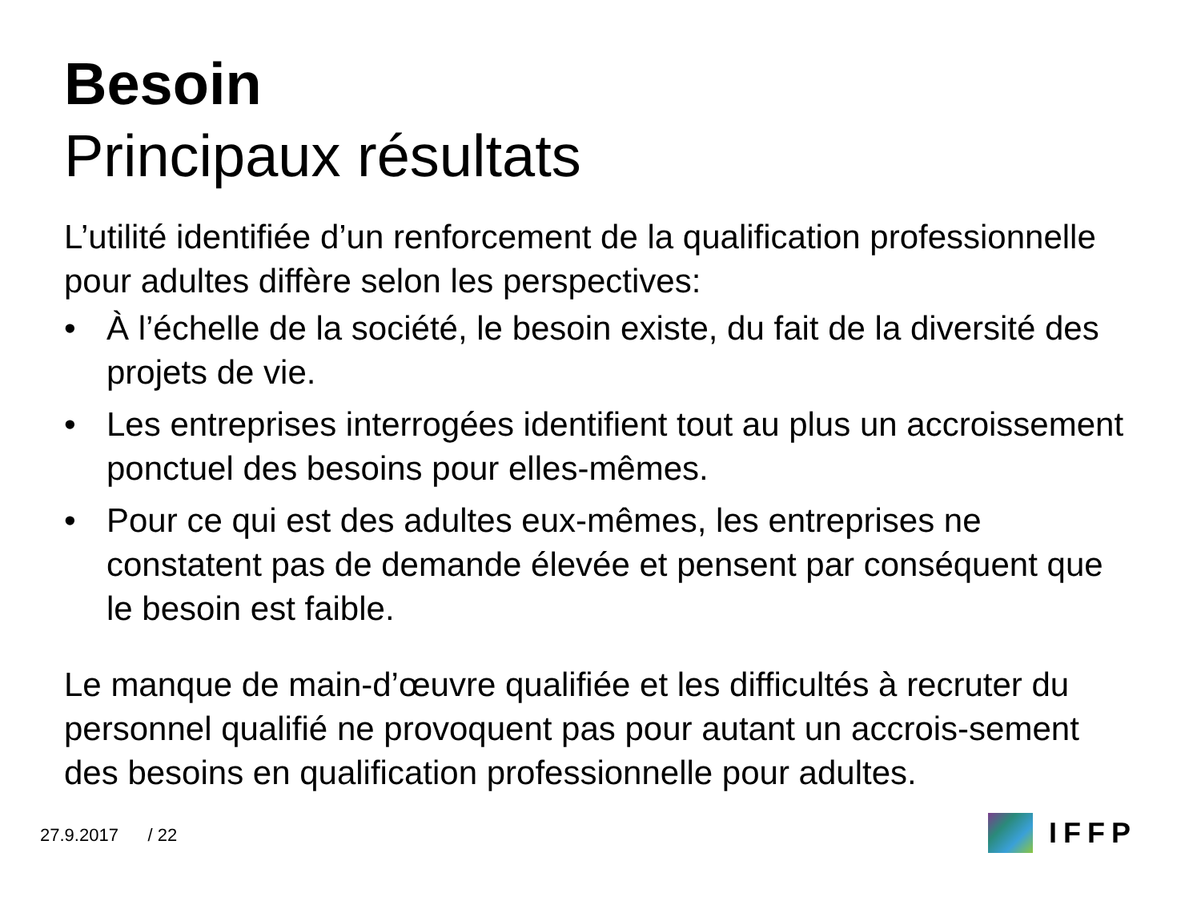Besoin
Principaux résultats
L’utilité identifiée d’un renforcement de la qualification professionnelle pour adultes diffère selon les perspectives:
• À l’échelle de la société, le besoin existe, du fait de la diversité des projets de vie.
• Les entreprises interrogées identifient tout au plus un accroissement ponctuel des besoins pour elles-mêmes.
• Pour ce qui est des adultes eux-mêmes, les entreprises ne constatent pas de demande élevée et pensent par conséquent que le besoin est faible.
Le manque de main-d’œuvre qualifiée et les difficultés à recruter du personnel qualifié ne provoquent pas pour autant un accrois-sement des besoins en qualification professionnelle pour adultes.
27.9.2017 / 22 IFFP